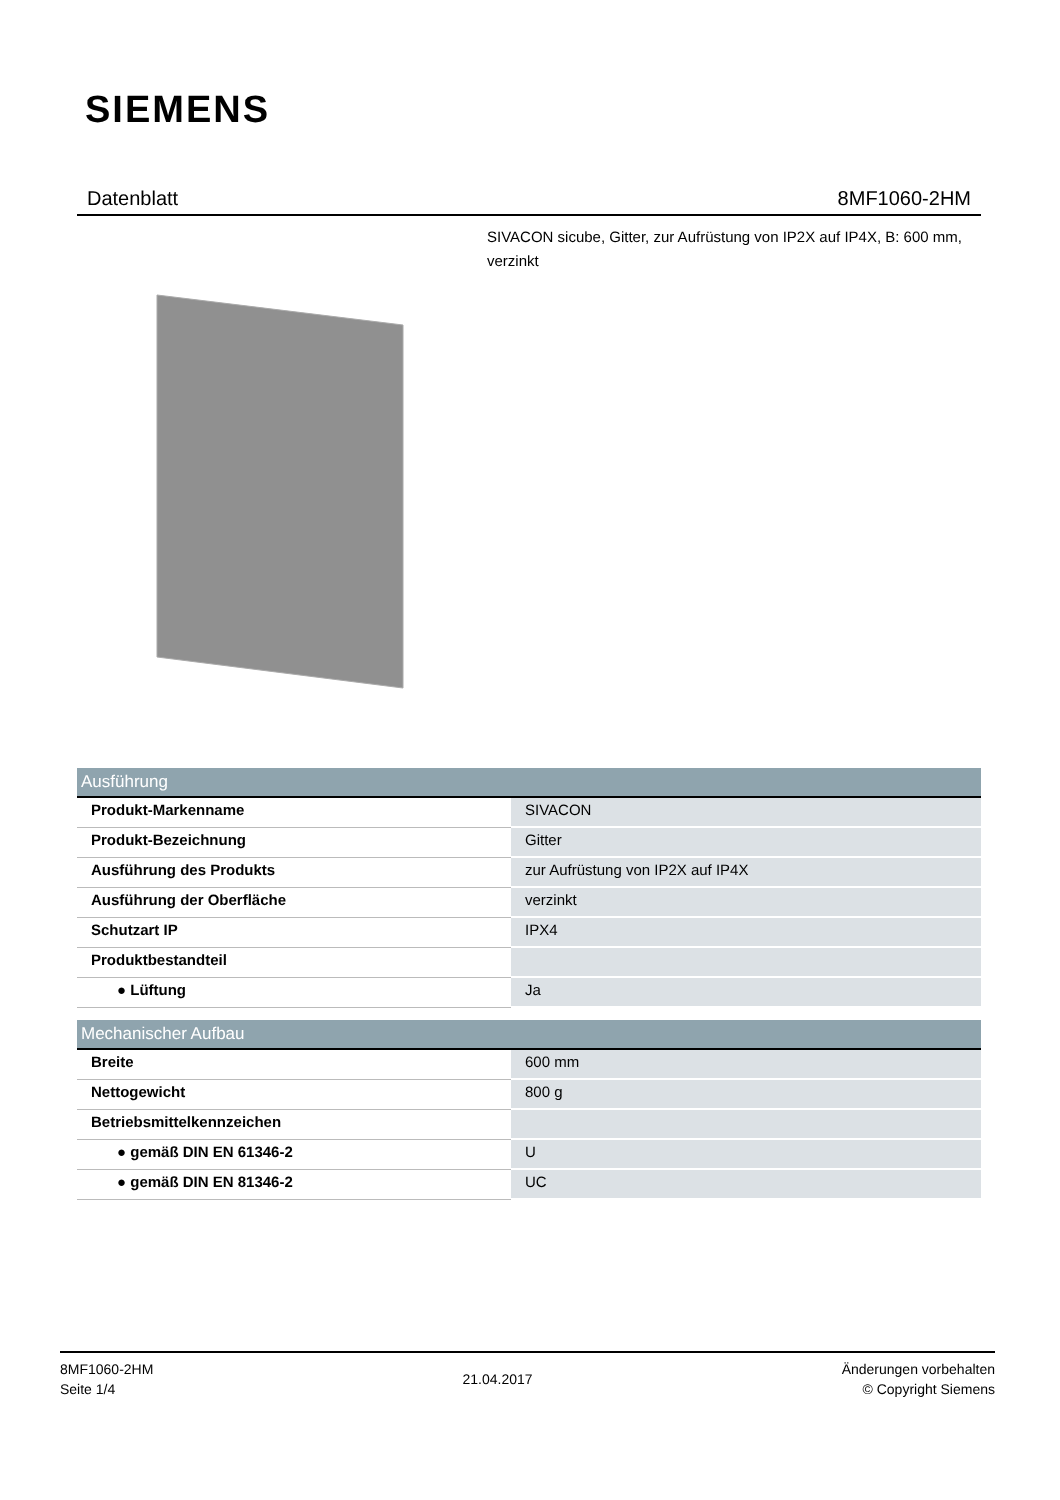SIEMENS
Datenblatt 8MF1060-2HM
SIVACON sicube, Gitter, zur Aufrüstung von IP2X auf IP4X, B: 600 mm, verzinkt
| Ausführung | |
| --- | --- |
| Produkt-Markenname | SIVACON |
| Produkt-Bezeichnung | Gitter |
| Ausführung des Produkts | zur Aufrüstung von IP2X auf IP4X |
| Ausführung der Oberfläche | verzinkt |
| Schutzart IP | IPX4 |
| Produktbestandteil | |
| ● Lüftung | Ja |
| Mechanischer Aufbau | |
| --- | --- |
| Breite | 600 mm |
| Nettogewicht | 800 g |
| Betriebsmittelkennzeichen | |
| ● gemäß DIN EN 61346-2 | U |
| ● gemäß DIN EN 81346-2 | UC |
8MF1060-2HM
Seite 1/4
21.04.2017
Änderungen vorbehalten
© Copyright Siemens